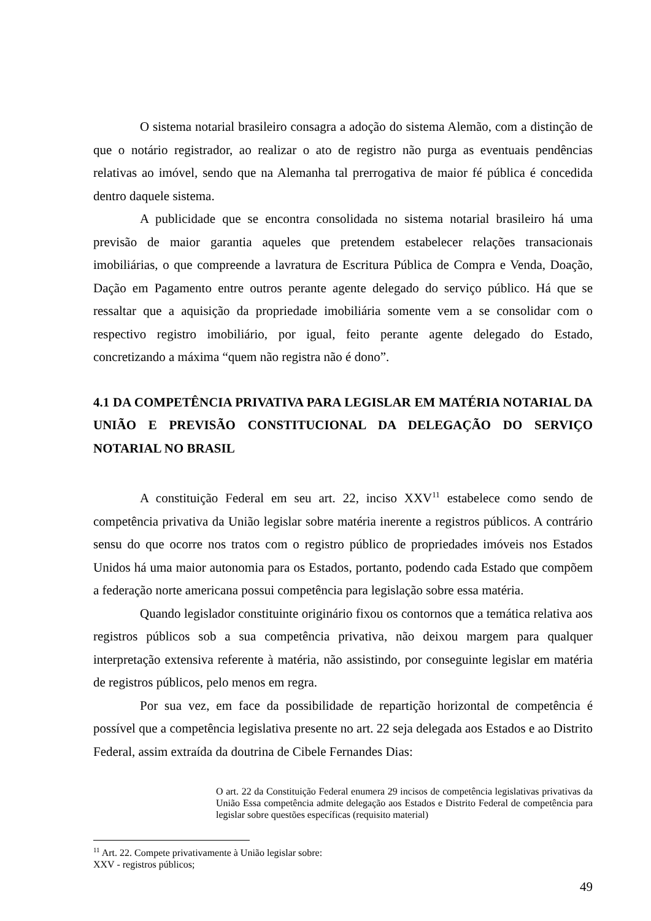O sistema notarial brasileiro consagra a adoção do sistema Alemão, com a distinção de que o notário registrador, ao realizar o ato de registro não purga as eventuais pendências relativas ao imóvel, sendo que na Alemanha tal prerrogativa de maior fé pública é concedida dentro daquele sistema.
A publicidade que se encontra consolidada no sistema notarial brasileiro há uma previsão de maior garantia aqueles que pretendem estabelecer relações transacionais imobiliárias, o que compreende a lavratura de Escritura Pública de Compra e Venda, Doação, Dação em Pagamento entre outros perante agente delegado do serviço público. Há que se ressaltar que a aquisição da propriedade imobiliária somente vem a se consolidar com o respectivo registro imobiliário, por igual, feito perante agente delegado do Estado, concretizando a máxima “quem não registra não é dono”.
4.1 DA COMPETÊNCIA PRIVATIVA PARA LEGISLAR EM MATÉRIA NOTARIAL DA UNIÃO E PREVISÃO CONSTITUCIONAL DA DELEGAÇÃO DO SERVIÇO NOTARIAL NO BRASIL
A constituição Federal em seu art. 22, inciso XXV<sup>11</sup> estabelece como sendo de competência privativa da União legislar sobre matéria inerente a registros públicos. A contrário sensu do que ocorre nos tratos com o registro público de propriedades imóveis nos Estados Unidos há uma maior autonomia para os Estados, portanto, podendo cada Estado que compõem a federação norte americana possui competência para legislação sobre essa matéria.
Quando legislador constituinte originário fixou os contornos que a temática relativa aos registros públicos sob a sua competência privativa, não deixou margem para qualquer interpretação extensiva referente à matéria, não assistindo, por conseguinte legislar em matéria de registros públicos, pelo menos em regra.
Por sua vez, em face da possibilidade de repartição horizontal de competência é possível que a competência legislativa presente no art. 22 seja delegada aos Estados e ao Distrito Federal, assim extraída da doutrina de Cibele Fernandes Dias:
O art. 22 da Constituição Federal enumera 29 incisos de competência legislativas privativas da União Essa competência admite delegação aos Estados e Distrito Federal de competência para legislar sobre questões específicas (requisito material)
<sup>11</sup> Art. 22. Compete privativamente à União legislar sobre:
XXV - registros públicos;
49